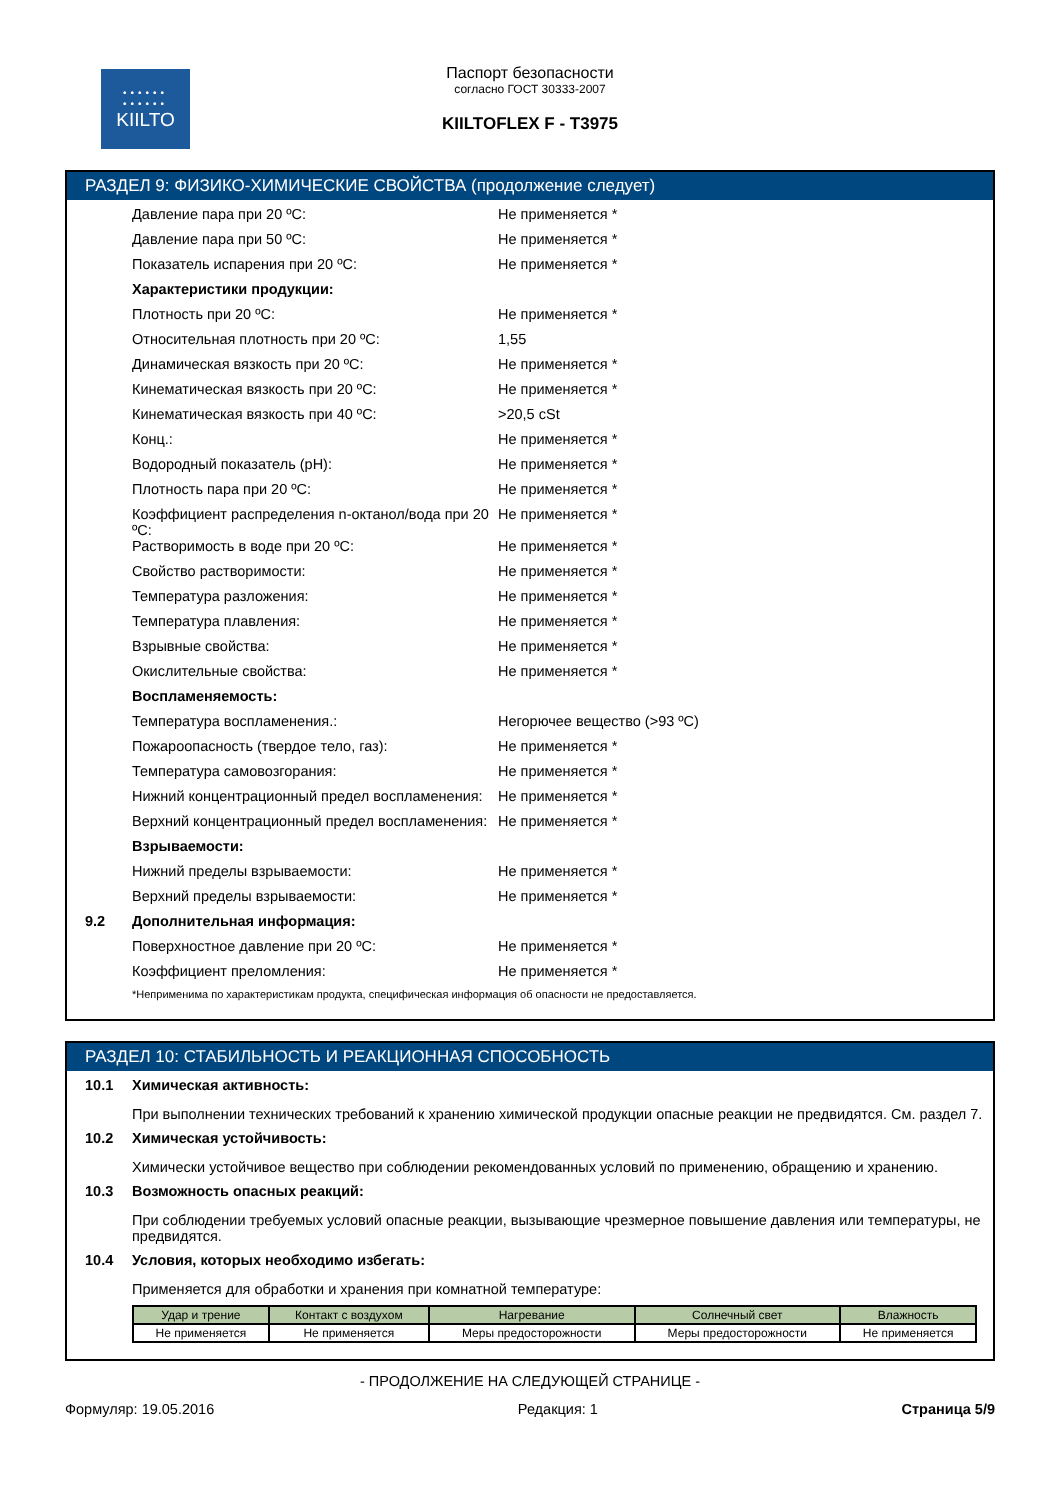••••••
••••••
KIILTO
Паспорт безопасности
согласно ГОСТ 30333-2007
KIILTOFLEX F - T3975
РАЗДЕЛ 9: ФИЗИКО-ХИМИЧЕСКИЕ СВОЙСТВА (продолжение следует)
Давление пара при 20 ºC: Не применяется *
Давление пара при 50 ºC: Не применяется *
Показатель испарения при 20 ºC: Не применяется *
Характеристики продукции:
Плотность при 20 ºC: Не применяется *
Относительная плотность при 20 ºC: 1,55
Динамическая вязкость при 20 ºC: Не применяется *
Кинематическая вязкость при 20 ºC: Не применяется *
Кинематическая вязкость при 40 ºC: >20,5 cSt
Конц.: Не применяется *
Водородный показатель (pH): Не применяется *
Плотность пара при 20 ºC: Не применяется *
Коэффициент распределения n-октанол/вода при 20 ºC: Не применяется *
Растворимость в воде при 20 ºC: Не применяется *
Свойство растворимости: Не применяется *
Температура разложения: Не применяется *
Температура плавления: Не применяется *
Взрывные свойства: Не применяется *
Окислительные свойства: Не применяется *
Воспламеняемость:
Температура воспламенения.: Негорючее вещество (>93 ºC)
Пожароопасность (твердое тело, газ): Не применяется *
Температура самовозгорания: Не применяется *
Нижний концентрационный предел воспламенения: Не применяется *
Верхний концентрационный предел воспламенения: Не применяется *
Взрываемости:
Нижний пределы взрываемости: Не применяется *
Верхний пределы взрываемости: Не применяется *
9.2 Дополнительная информация:
Поверхностное давление при 20 ºC: Не применяется *
Коэффициент преломления: Не применяется *
*Неприменима по характеристикам продукта, специфическая информация об опасности не предоставляется.
РАЗДЕЛ 10: СТАБИЛЬНОСТЬ И РЕАКЦИОННАЯ СПОСОБНОСТЬ
10.1 Химическая активность:
При выполнении технических требований к хранению химической продукции опасные реакции не предвидятся. См. раздел 7.
10.2 Химическая устойчивость:
Химически устойчивое вещество при соблюдении рекомендованных условий по применению, обращению и хранению.
10.3 Возможность опасных реакций:
При соблюдении требуемых условий опасные реакции, вызывающие чрезмерное повышение давления или температуры, не предвидятся.
10.4 Условия, которых необходимо избегать:
Применяется для обработки и хранения при комнатной температуре:
| Удар и трение | Контакт с воздухом | Нагревание | Солнечный свет | Влажность |
| --- | --- | --- | --- | --- |
| Не применяется | Не применяется | Меры предосторожности | Меры предосторожности | Не применяется |
- ПРОДОЛЖЕНИЕ НА СЛЕДУЮЩЕЙ СТРАНИЦЕ -
Формуляр: 19.05.2016 Редакция: 1 Страница 5/9